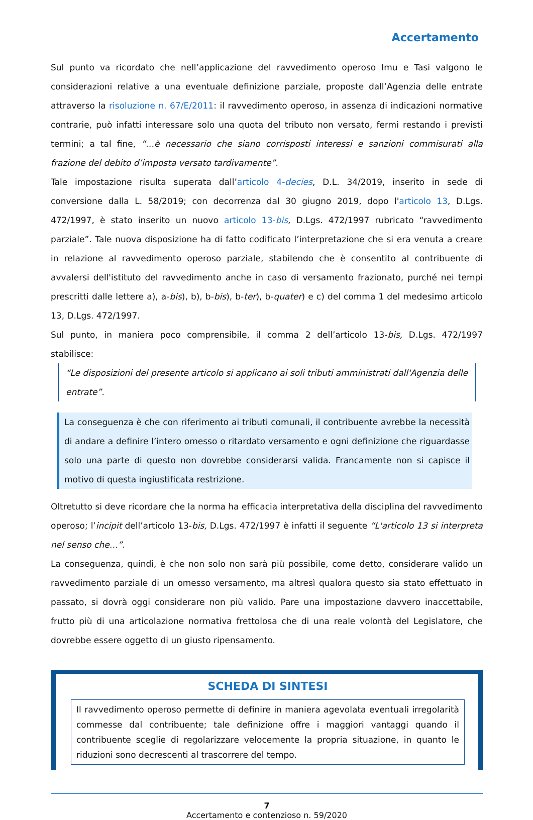Accertamento
Sul punto va ricordato che nell’applicazione del ravvedimento operoso Imu e Tasi valgono le considerazioni relative a una eventuale definizione parziale, proposte dall’Agenzia delle entrate attraverso la risoluzione n. 67/E/2011: il ravvedimento operoso, in assenza di indicazioni normative contrarie, può infatti interessare solo una quota del tributo non versato, fermi restando i previsti termini; a tal fine, “…è necessario che siano corrisposti interessi e sanzioni commisurati alla frazione del debito d’imposta versato tardivamente”.
Tale impostazione risulta superata dall’articolo 4-decies, D.L. 34/2019, inserito in sede di conversione dalla L. 58/2019; con decorrenza dal 30 giugno 2019, dopo l'articolo 13, D.Lgs. 472/1997, è stato inserito un nuovo articolo 13-bis, D.Lgs. 472/1997 rubricato “ravvedimento parziale”. Tale nuova disposizione ha di fatto codificato l’interpretazione che si era venuta a creare in relazione al ravvedimento operoso parziale, stabilendo che è consentito al contribuente di avvalersi dell'istituto del ravvedimento anche in caso di versamento frazionato, purché nei tempi prescritti dalle lettere a), a-bis), b), b-bis), b-ter), b-quater) e c) del comma 1 del medesimo articolo 13, D.Lgs. 472/1997.
Sul punto, in maniera poco comprensibile, il comma 2 dell’articolo 13-bis, D.Lgs. 472/1997 stabilisce:
“Le disposizioni del presente articolo si applicano ai soli tributi amministrati dall'Agenzia delle entrate”.
La conseguenza è che con riferimento ai tributi comunali, il contribuente avrebbe la necessità di andare a definire l’intero omesso o ritardato versamento e ogni definizione che riguardasse solo una parte di questo non dovrebbe considerarsi valida. Francamente non si capisce il motivo di questa ingiustificata restrizione.
Oltretutto si deve ricordare che la norma ha efficacia interpretativa della disciplina del ravvedimento operoso; l’incipit dell’articolo 13-bis, D.Lgs. 472/1997 è infatti il seguente “L'articolo 13 si interpreta nel senso che…”.
La conseguenza, quindi, è che non solo non sarà più possibile, come detto, considerare valido un ravvedimento parziale di un omesso versamento, ma altresì qualora questo sia stato effettuato in passato, si dovrà oggi considerare non più valido. Pare una impostazione davvero inaccettabile, frutto più di una articolazione normativa frettolosa che di una reale volontà del Legislatore, che dovrebbe essere oggetto di un giusto ripensamento.
SCHEDA DI SINTESI
Il ravvedimento operoso permette di definire in maniera agevolata eventuali irregolarità commesse dal contribuente; tale definizione offre i maggiori vantaggi quando il contribuente sceglie di regolarizzare velocemente la propria situazione, in quanto le riduzioni sono decrescenti al trascorrere del tempo.
7
Accertamento e contenzioso n. 59/2020